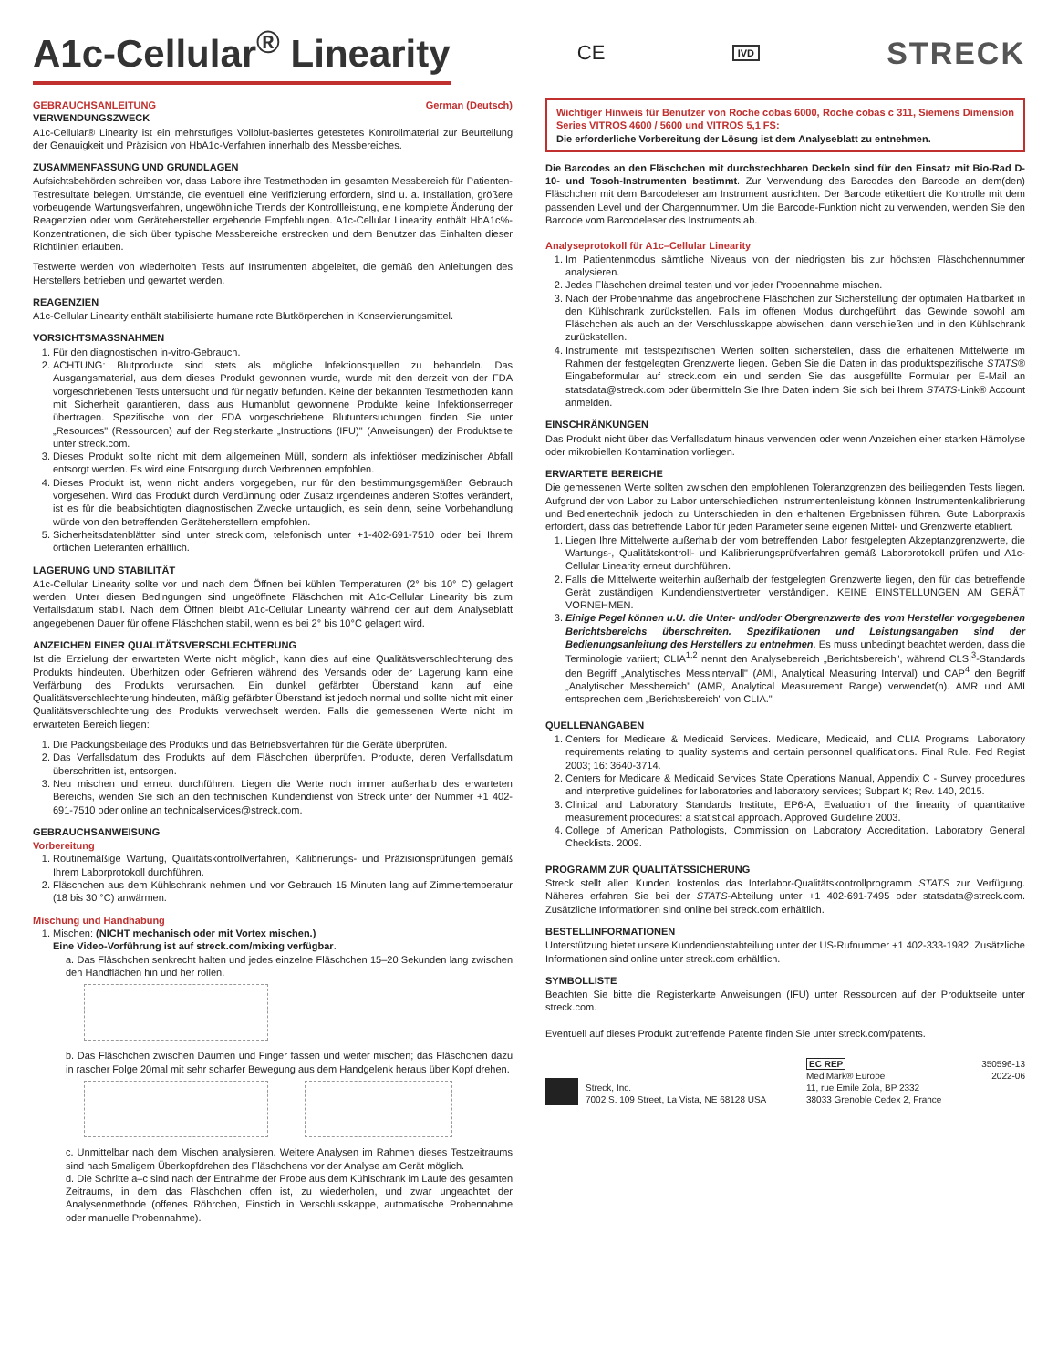A1c-Cellular<sup>®</sup> Linearity CE IVD STRECK
GEBRAUCHSANLEITUNG German (Deutsch)
VERWENDUNGSZWECK
A1c-Cellular® Linearity ist ein mehrstufiges Vollblut-basiertes getestetes Kontrollmaterial zur Beurteilung der Genauigkeit und Präzision von HbA1c-Verfahren innerhalb des Messbereiches.
ZUSAMMENFASSUNG UND GRUNDLAGEN
Aufsichtsbehörden schreiben vor, dass Labore ihre Testmethoden im gesamten Messbereich für Patienten-Testresultate belegen. Umstände, die eventuell eine Verifizierung erfordern, sind u. a. Installation, größere vorbeugende Wartungsverfahren, ungewöhnliche Trends der Kontrollleistung, eine komplette Änderung der Reagenzien oder vom Gerätehersteller ergehende Empfehlungen. A1c-Cellular Linearity enthält HbA1c%-Konzentrationen, die sich über typische Messbereiche erstrecken und dem Benutzer das Einhalten dieser Richtlinien erlauben.
Testwerte werden von wiederholten Tests auf Instrumenten abgeleitet, die gemäß den Anleitungen des Herstellers betrieben und gewartet werden.
REAGENZIEN
A1c-Cellular Linearity enthält stabilisierte humane rote Blutkörperchen in Konservierungsmittel.
VORSICHTSMASSNAHMEN
1. Für den diagnostischen in-vitro-Gebrauch.
2. ACHTUNG: Blutprodukte sind stets als mögliche Infektionsquellen zu behandeln. Das Ausgangsmaterial, aus dem dieses Produkt gewonnen wurde, wurde mit den derzeit von der FDA vorgeschriebenen Tests untersucht und für negativ befunden. Keine der bekannten Testmethoden kann mit Sicherheit garantieren, dass aus Humanblut gewonnene Produkte keine Infektionserreger übertragen. Spezifische von der FDA vorgeschriebene Blutuntersuchungen finden Sie unter „Resources" (Ressourcen) auf der Registerkarte „Instructions (IFU)" (Anweisungen) der Produktseite unter streck.com.
3. Dieses Produkt sollte nicht mit dem allgemeinen Müll, sondern als infektiöser medizinischer Abfall entsorgt werden. Es wird eine Entsorgung durch Verbrennen empfohlen.
4. Dieses Produkt ist, wenn nicht anders vorgegeben, nur für den bestimmungsgemäßen Gebrauch vorgesehen. Wird das Produkt durch Verdünnung oder Zusatz irgendeines anderen Stoffes verändert, ist es für die beabsichtigten diagnostischen Zwecke untauglich, es sein denn, seine Vorbehandlung würde von den betreffenden Geräteherstellern empfohlen.
5. Sicherheitsdatenblätter sind unter streck.com, telefonisch unter +1-402-691-7510 oder bei Ihrem örtlichen Lieferanten erhältlich.
LAGERUNG UND STABILITÄT
A1c-Cellular Linearity sollte vor und nach dem Öffnen bei kühlen Temperaturen (2° bis 10° C) gelagert werden. Unter diesen Bedingungen sind ungeöffnete Fläschchen mit A1c-Cellular Linearity bis zum Verfallsdatum stabil. Nach dem Öffnen bleibt A1c-Cellular Linearity während der auf dem Analyseblatt angegebenen Dauer für offene Fläschchen stabil, wenn es bei 2° bis 10°C gelagert wird.
ANZEICHEN EINER QUALITÄTSVERSCHLECHTERUNG
Ist die Erzielung der erwarteten Werte nicht möglich, kann dies auf eine Qualitätsverschlechterung des Produkts hindeuten. Überhitzen oder Gefrieren während des Versands oder der Lagerung kann eine Verfärbung des Produkts verursachen. Ein dunkel gefärbter Überstand kann auf eine Qualitätsverschlechterung hindeuten, mäßig gefärbter Überstand ist jedoch normal und sollte nicht mit einer Qualitätsverschlechterung des Produkts verwechselt werden. Falls die gemessenen Werte nicht im erwarteten Bereich liegen:
1. Die Packungsbeilage des Produkts und das Betriebsverfahren für die Geräte überprüfen.
2. Das Verfallsdatum des Produkts auf dem Fläschchen überprüfen. Produkte, deren Verfallsdatum überschritten ist, entsorgen.
3. Neu mischen und erneut durchführen. Liegen die Werte noch immer außerhalb des erwarteten Bereichs, wenden Sie sich an den technischen Kundendienst von Streck unter der Nummer +1 402-691-7510 oder online an technicalservices@streck.com.
GEBRAUCHSANWEISUNG
Vorbereitung
1. Routinemäßige Wartung, Qualitätskontrollverfahren, Kalibrierungs- und Präzisionsprüfungen gemäß Ihrem Laborprotokoll durchführen.
2. Fläschchen aus dem Kühlschrank nehmen und vor Gebrauch 15 Minuten lang auf Zimmertemperatur (18 bis 30 °C) anwärmen.
Mischung und Handhabung
1. Mischen: (NICHT mechanisch oder mit Vortex mischen.)
Eine Video-Vorführung ist auf streck.com/mixing verfügbar.
a. Das Fläschchen senkrecht halten und jedes einzelne Fläschchen 15–20 Sekunden lang zwischen den Handflächen hin und her rollen.
b. Das Fläschchen zwischen Daumen und Finger fassen und weiter mischen; das Fläschchen dazu in rascher Folge 20mal mit sehr scharfer Bewegung aus dem Handgelenk heraus über Kopf drehen.
c. Unmittelbar nach dem Mischen analysieren. Weitere Analysen im Rahmen dieses Testzeitraums sind nach 5maligem Überkopfdrehen des Fläschchens vor der Analyse am Gerät möglich.
d. Die Schritte a–c sind nach der Entnahme der Probe aus dem Kühlschrank im Laufe des gesamten Zeitraums, in dem das Fläschchen offen ist, zu wiederholen, und zwar ungeachtet der Analysenmethode (offenes Röhrchen, Einstich in Verschlusskappe, automatische Probennahme oder manuelle Probennahme).
Wichtiger Hinweis für Benutzer von Roche cobas 6000, Roche cobas c 311, Siemens Dimension Series VITROS 4600 / 5600 und VITROS 5,1 FS:
Die erforderliche Vorbereitung der Lösung ist dem Analyseblatt zu entnehmen.
Die Barcodes an den Fläschchen mit durchstechbaren Deckeln sind für den Einsatz mit Bio-Rad D-10- und Tosoh-Instrumenten bestimmt. Zur Verwendung des Barcodes den Barcode an dem(den) Fläschchen mit dem Barcodeleser am Instrument ausrichten. Der Barcode etikettiert die Kontrolle mit dem passenden Level und der Chargennummer. Um die Barcode-Funktion nicht zu verwenden, wenden Sie den Barcode vom Barcodeleser des Instruments ab.
Analyseprotokoll für A1c–Cellular Linearity
1. Im Patientenmodus sämtliche Niveaus von der niedrigsten bis zur höchsten Fläschchennummer analysieren.
2. Jedes Fläschchen dreimal testen und vor jeder Probennahme mischen.
3. Nach der Probennahme das angebrochene Fläschchen zur Sicherstellung der optimalen Haltbarkeit in den Kühlschrank zurückstellen. Falls im offenen Modus durchgeführt, das Gewinde sowohl am Fläschchen als auch an der Verschlusskappe abwischen, dann verschließen und in den Kühlschrank zurückstellen.
4. Instrumente mit testspezifischen Werten sollten sicherstellen, dass die erhaltenen Mittelwerte im Rahmen der festgelegten Grenzwerte liegen. Geben Sie die Daten in das produktspezifische STATS® Eingabeformular auf streck.com ein und senden Sie das ausgefüllte Formular per E-Mail an statsdata@streck.com oder übermitteln Sie Ihre Daten indem Sie sich bei Ihrem STATS-Link® Account anmelden.
EINSCHRÄNKUNGEN
Das Produkt nicht über das Verfallsdatum hinaus verwenden oder wenn Anzeichen einer starken Hämolyse oder mikrobiellen Kontamination vorliegen.
ERWARTETE BEREICHE
Die gemessenen Werte sollten zwischen den empfohlenen Toleranzgrenzen des beiliegenden Tests liegen. Aufgrund der von Labor zu Labor unterschiedlichen Instrumentenleistung können Instrumentenkalibrierung und Bedienertechnik jedoch zu Unterschieden in den erhaltenen Ergebnissen führen. Gute Laborpraxis erfordert, dass das betreffende Labor für jeden Parameter seine eigenen Mittel- und Grenzwerte etabliert.
1. Liegen Ihre Mittelwerte außerhalb der vom betreffenden Labor festgelegten Akzeptanzgrenzwerte, die Wartungs-, Qualitätskontroll- und Kalibrierungsprüfverfahren gemäß Laborprotokoll prüfen und A1c-Cellular Linearity erneut durchführen.
2. Falls die Mittelwerte weiterhin außerhalb der festgelegten Grenzwerte liegen, den für das betreffende Gerät zuständigen Kundendienstvertreter verständigen. KEINE EINSTELLUNGEN AM GERÄT VORNEHMEN.
3. Einige Pegel können u.U. die Unter- und/oder Obergrenzwerte des vom Hersteller vorgegebenen Berichtsbereichs überschreiten. Spezifikationen und Leistungsangaben sind der Bedienungsanleitung des Herstellers zu entnehmen. Es muss unbedingt beachtet werden, dass die Terminologie variiert; CLIA<sup>1,2</sup> nennt den Analysebereich „Berichtsbereich", während CLSI<sup>3</sup>-Standards den Begriff „Analytisches Messintervall" (AMI, Analytical Measuring Interval) und CAP<sup>4</sup> den Begriff „Analytischer Messbereich" (AMR, Analytical Measurement Range) verwendet(n). AMR und AMI entsprechen dem „Berichtsbereich" von CLIA."
QUELLENANGABEN
1. Centers for Medicare & Medicaid Services. Medicare, Medicaid, and CLIA Programs. Laboratory requirements relating to quality systems and certain personnel qualifications. Final Rule. Fed Regist 2003; 16: 3640-3714.
2. Centers for Medicare & Medicaid Services State Operations Manual, Appendix C - Survey procedures and interpretive guidelines for laboratories and laboratory services; Subpart K; Rev. 140, 2015.
3. Clinical and Laboratory Standards Institute, EP6-A, Evaluation of the linearity of quantitative measurement procedures: a statistical approach. Approved Guideline 2003.
4. College of American Pathologists, Commission on Laboratory Accreditation. Laboratory General Checklists. 2009.
PROGRAMM ZUR QUALITÄTSSICHERUNG
Streck stellt allen Kunden kostenlos das Interlabor-Qualitätskontrollprogramm STATS zur Verfügung. Näheres erfahren Sie bei der STATS-Abteilung unter +1 402-691-7495 oder statsdata@streck.com. Zusätzliche Informationen sind online bei streck.com erhältlich.
BESTELLINFORMATIONEN
Unterstützung bietet unsere Kundendienstabteilung unter der US-Rufnummer +1 402-333-1982. Zusätzliche Informationen sind online unter streck.com erhältlich.
SYMBOLLISTE
Beachten Sie bitte die Registerkarte Anweisungen (IFU) unter Ressourcen auf der Produktseite unter streck.com.
Eventuell auf dieses Produkt zutreffende Patente finden Sie unter streck.com/patents.
Streck, Inc.
7002 S. 109 Street, La Vista, NE 68128 USA
EC REP
MediMark® Europe
11, rue Emile Zola, BP 2332
38033 Grenoble Cedex 2, France
350596-13
2022-06